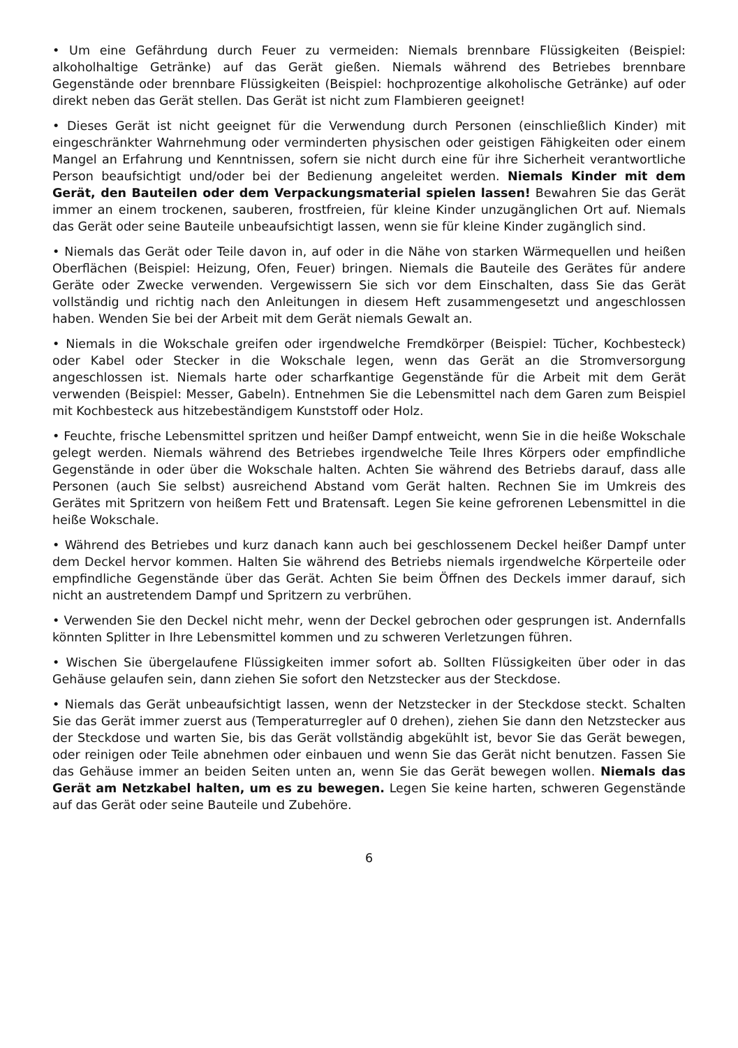• Um eine Gefährdung durch Feuer zu vermeiden: Niemals brennbare Flüssigkeiten (Beispiel: alkoholhaltige Getränke) auf das Gerät gießen. Niemals während des Betriebes brennbare Gegenstände oder brennbare Flüssigkeiten (Beispiel: hochprozentige alkoholische Getränke) auf oder direkt neben das Gerät stellen. Das Gerät ist nicht zum Flambieren geeignet!
• Dieses Gerät ist nicht geeignet für die Verwendung durch Personen (einschließlich Kinder) mit eingeschränkter Wahrnehmung oder verminderten physischen oder geistigen Fähigkeiten oder einem Mangel an Erfahrung und Kenntnissen, sofern sie nicht durch eine für ihre Sicherheit verantwortliche Person beaufsichtigt und/oder bei der Bedienung angeleitet werden. Niemals Kinder mit dem Gerät, den Bauteilen oder dem Verpackungsmaterial spielen lassen! Bewahren Sie das Gerät immer an einem trockenen, sauberen, frostfreien, für kleine Kinder unzugänglichen Ort auf. Niemals das Gerät oder seine Bauteile unbeaufsichtigt lassen, wenn sie für kleine Kinder zugänglich sind.
• Niemals das Gerät oder Teile davon in, auf oder in die Nähe von starken Wärmequellen und heißen Oberflächen (Beispiel: Heizung, Ofen, Feuer) bringen. Niemals die Bauteile des Gerätes für andere Geräte oder Zwecke verwenden. Vergewissern Sie sich vor dem Einschalten, dass Sie das Gerät vollständig und richtig nach den Anleitungen in diesem Heft zusammengesetzt und angeschlossen haben. Wenden Sie bei der Arbeit mit dem Gerät niemals Gewalt an.
• Niemals in die Wokschale greifen oder irgendwelche Fremdkörper (Beispiel: Tücher, Kochbesteck) oder Kabel oder Stecker in die Wokschale legen, wenn das Gerät an die Stromversorgung angeschlossen ist. Niemals harte oder scharfkantige Gegenstände für die Arbeit mit dem Gerät verwenden (Beispiel: Messer, Gabeln). Entnehmen Sie die Lebensmittel nach dem Garen zum Beispiel mit Kochbesteck aus hitzebeständigem Kunststoff oder Holz.
• Feuchte, frische Lebensmittel spritzen und heißer Dampf entweicht, wenn Sie in die heiße Wokschale gelegt werden. Niemals während des Betriebes irgendwelche Teile Ihres Körpers oder empfindliche Gegenstände in oder über die Wokschale halten. Achten Sie während des Betriebs darauf, dass alle Personen (auch Sie selbst) ausreichend Abstand vom Gerät halten. Rechnen Sie im Umkreis des Gerätes mit Spritzern von heißem Fett und Bratensaft. Legen Sie keine gefrorenen Lebensmittel in die heiße Wokschale.
• Während des Betriebes und kurz danach kann auch bei geschlossenem Deckel heißer Dampf unter dem Deckel hervor kommen. Halten Sie während des Betriebs niemals irgendwelche Körperteile oder empfindliche Gegenstände über das Gerät. Achten Sie beim Öffnen des Deckels immer darauf, sich nicht an austretendem Dampf und Spritzern zu verbrühen.
• Verwenden Sie den Deckel nicht mehr, wenn der Deckel gebrochen oder gesprungen ist. Andernfalls könnten Splitter in Ihre Lebensmittel kommen und zu schweren Verletzungen führen.
• Wischen Sie übergelaufene Flüssigkeiten immer sofort ab. Sollten Flüssigkeiten über oder in das Gehäuse gelaufen sein, dann ziehen Sie sofort den Netzstecker aus der Steckdose.
• Niemals das Gerät unbeaufsichtigt lassen, wenn der Netzstecker in der Steckdose steckt. Schalten Sie das Gerät immer zuerst aus (Temperaturregler auf 0 drehen), ziehen Sie dann den Netzstecker aus der Steckdose und warten Sie, bis das Gerät vollständig abgekühlt ist, bevor Sie das Gerät bewegen, oder reinigen oder Teile abnehmen oder einbauen und wenn Sie das Gerät nicht benutzen. Fassen Sie das Gehäuse immer an beiden Seiten unten an, wenn Sie das Gerät bewegen wollen. Niemals das Gerät am Netzkabel halten, um es zu bewegen. Legen Sie keine harten, schweren Gegenstände auf das Gerät oder seine Bauteile und Zubehöre.
6